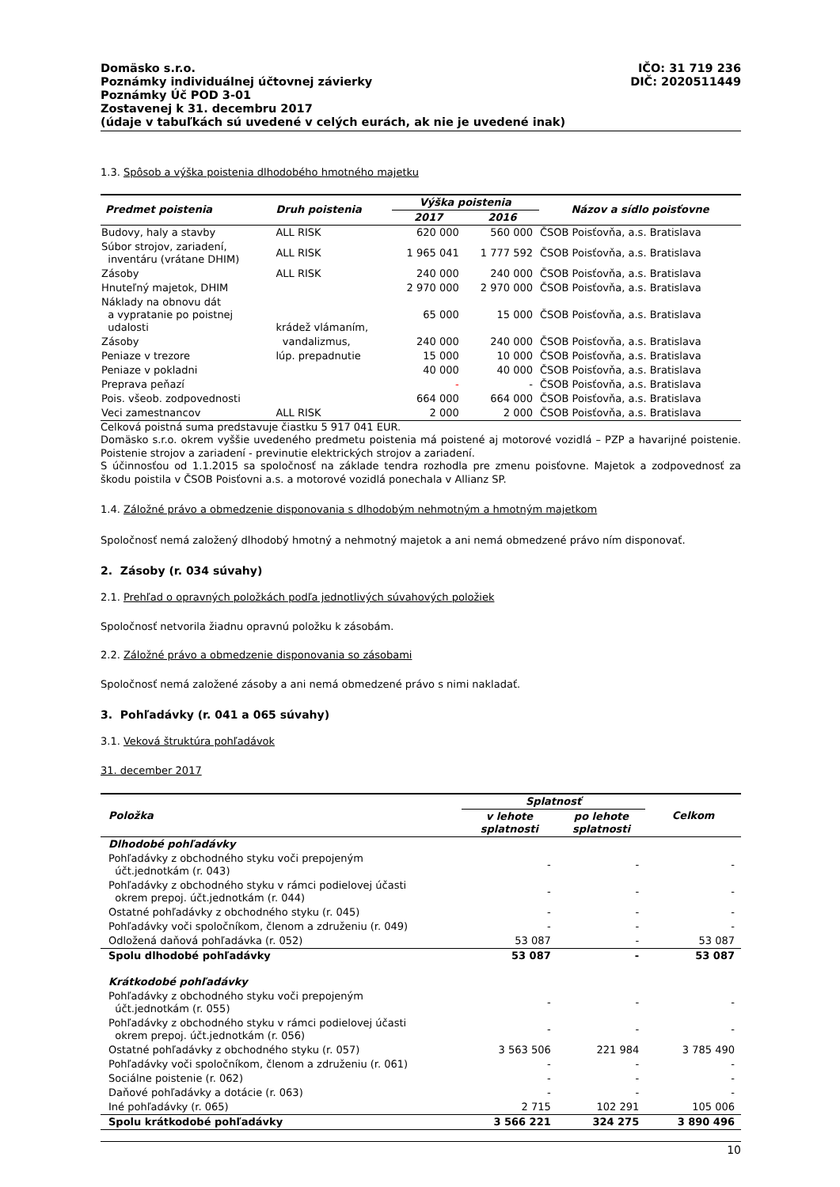Domäsko s.r.o.
Poznámky individuálnej účtovnej závierky
Poznámky Úč POD 3-01
Zostavenej k 31. decembru 2017
(údaje v tabuľkách sú uvedené v celých eurách, ak nie je uvedené inak)
IČO: 31 719 236
DIČ: 2020511449
1.3. Spôsob a výška poistenia dlhodobého hmotného majetku
| Predmet poistenia | Druh poistenia | Výška poistenia | | Názov a sídlo poisťovne |
| --- | --- | --- | --- | --- |
| | | 2017 | 2016 | |
| Budovy, haly a stavby | ALL RISK | 620 000 | 560 000 | ČSOB Poisťovňa, a.s. Bratislava |
| Súbor strojov, zariadení, inventáru (vrátane DHIM) | ALL RISK | 1 965 041 | 1 777 592 | ČSOB Poisťovňa, a.s. Bratislava |
| Zásoby | ALL RISK | 240 000 | 240 000 | ČSOB Poisťovňa, a.s. Bratislava |
| Hnuteľný majetok, DHIM | | 2 970 000 | 2 970 000 | ČSOB Poisťovňa, a.s. Bratislava |
| Náklady na obnovu dát a vypratanie po poistnej udalosti | krádež vlámaním, | 65 000 | 15 000 | ČSOB Poisťovňa, a.s. Bratislava |
| Zásoby | vandalizmus, | 240 000 | 240 000 | ČSOB Poisťovňa, a.s. Bratislava |
| Peniaze v trezore | lúp. prepadnutie | 15 000 | 10 000 | ČSOB Poisťovňa, a.s. Bratislava |
| Peniaze v pokladni | | 40 000 | 40 000 | ČSOB Poisťovňa, a.s. Bratislava |
| Preprava peňazí | | - | - | ČSOB Poisťovňa, a.s. Bratislava |
| Pois. všeob. zodpovednosti | | 664 000 | 664 000 | ČSOB Poisťovňa, a.s. Bratislava |
| Veci zamestnancov | ALL RISK | 2 000 | 2 000 | ČSOB Poisťovňa, a.s. Bratislava |
Celková poistná suma predstavuje čiastku 5 917 041 EUR.
Domäsko s.r.o. okrem vyššie uvedeného predmetu poistenia má poistené aj motorové vozidlá – PZP a havarijné poistenie. Poistenie strojov a zariadení - previnutie elektrických strojov a zariadení.
S účinnosťou od 1.1.2015 sa spoločnosť na základe tendra rozhodla pre zmenu poisťovne. Majetok a zodpovednosť za škodu poistila v ČSOB Poisťovni a.s. a motorové vozidlá ponechala v Allianz SP.
1.4. Záložné právo a obmedzenie disponovania s dlhodobým nehmotným a hmotným majetkom
Spoločnosť nemá založený dlhodobý hmotný a nehmotný majetok a ani nemá obmedzené právo ním disponovať.
2. Zásoby (r. 034 súvahy)
2.1. Prehľad o opravných položkách podľa jednotlivých súvahových položiek
Spoločnosť netvorila žiadnu opravnú položku k zásobám.
2.2. Záložné právo a obmedzenie disponovania so zásobami
Spoločnosť nemá založené zásoby a ani nemá obmedzené právo s nimi nakladať.
3. Pohľadávky (r. 041 a 065 súvahy)
3.1. Veková štruktúra pohľadávok
31. december 2017
| Položka | Splatnosť | | Celkom |
| --- | --- | --- | --- |
| | v lehote splatnosti | po lehote splatnosti | |
| Dlhodobé pohľadávky | | | |
| Pohľadávky z obchodného styku voči prepojeným účt.jednotkám (r. 043) | - | - | - |
| Pohľadávky z obchodného styku v rámci podielovej účasti okrem prepoj. účt.jednotkám (r. 044) | - | - | - |
| Ostatné pohľadávky z obchodného styku (r. 045) | - | - | - |
| Pohľadávky voči spoločníkom, členom a združeniu (r. 049) | - | - | - |
| Odložená daňová pohľadávka (r. 052) | 53 087 | - | 53 087 |
| Spolu dlhodobé pohľadávky | 53 087 | - | 53 087 |
| Krátkodobé pohľadávky | | | |
| Pohľadávky z obchodného styku voči prepojeným účt.jednotkám (r. 055) | - | - | - |
| Pohľadávky z obchodného styku v rámci podielovej účasti okrem prepoj. účt.jednotkám (r. 056) | - | - | - |
| Ostatné pohľadávky z obchodného styku (r. 057) | 3 563 506 | 221 984 | 3 785 490 |
| Pohľadávky voči spoločníkom, členom a združeniu (r. 061) | - | - | - |
| Sociálne poistenie (r. 062) | - | - | - |
| Daňové pohľadávky a dotácie (r. 063) | - | - | - |
| Iné pohľadávky (r. 065) | 2 715 | 102 291 | 105 006 |
| Spolu krátkodobé pohľadávky | 3 566 221 | 324 275 | 3 890 496 |
10